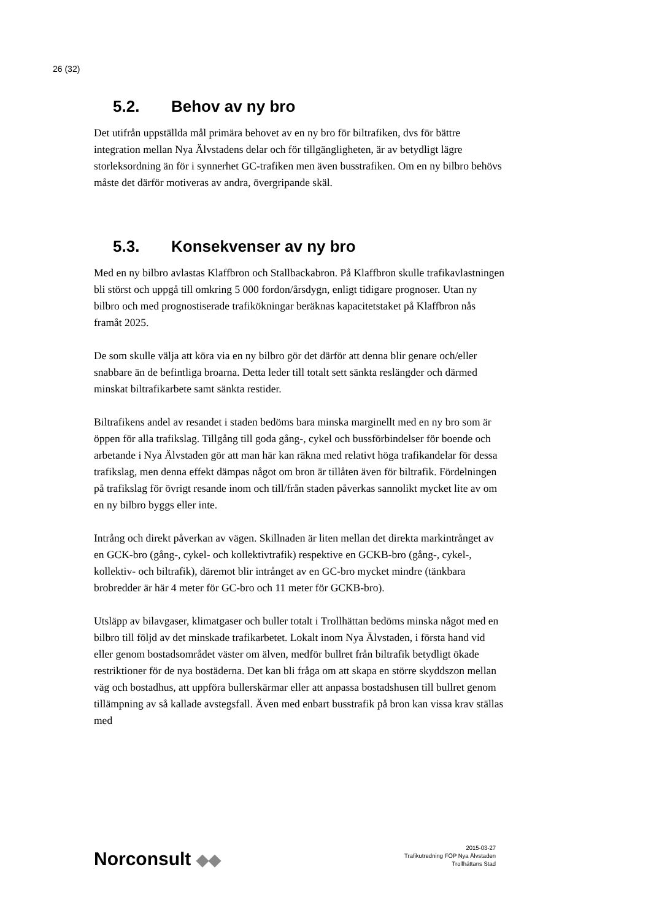26 (32)
5.2. Behov av ny bro
Det utifrån uppställda mål primära behovet av en ny bro för biltrafiken, dvs för bättre integration mellan Nya Älvstadens delar och för tillgängligheten, är av betydligt lägre storleksordning än för i synnerhet GC-trafiken men även busstrafiken. Om en ny bilbro behövs måste det därför motiveras av andra, övergripande skäl.
5.3. Konsekvenser av ny bro
Med en ny bilbro avlastas Klaffbron och Stallbackabron. På Klaffbron skulle trafikavlastningen bli störst och uppgå till omkring 5 000 fordon/årsdygn, enligt tidigare prognoser. Utan ny bilbro och med prognostiserade trafikökningar beräknas kapacitetstaket på Klaffbron nås framåt 2025.
De som skulle välja att köra via en ny bilbro gör det därför att denna blir genare och/eller snabbare än de befintliga broarna. Detta leder till totalt sett sänkta reslängder och därmed minskat biltrafikarbete samt sänkta restider.
Biltrafikens andel av resandet i staden bedöms bara minska marginellt med en ny bro som är öppen för alla trafikslag. Tillgång till goda gång-, cykel och bussförbindelser för boende och arbetande i Nya Älvstaden gör att man här kan räkna med relativt höga trafikandelar för dessa trafikslag, men denna effekt dämpas något om bron är tillåten även för biltrafik. Fördelningen på trafikslag för övrigt resande inom och till/från staden påverkas sannolikt mycket lite av om en ny bilbro byggs eller inte.
Intrång och direkt påverkan av vägen. Skillnaden är liten mellan det direkta markintrånget av en GCK-bro (gång-, cykel- och kollektivtrafik) respektive en GCKB-bro (gång-, cykel-, kollektiv- och biltrafik), däremot blir intrånget av en GC-bro mycket mindre (tänkbara brobredder är här 4 meter för GC-bro och 11 meter för GCKB-bro).
Utsläpp av bilavgaser, klimatgaser och buller totalt i Trollhättan bedöms minska något med en bilbro till följd av det minskade trafikarbetet. Lokalt inom Nya Älvstaden, i första hand vid eller genom bostadsområdet väster om älven, medför bullret från biltrafik betydligt ökade restriktioner för de nya bostäderna. Det kan bli fråga om att skapa en större skyddszon mellan väg och bostadhus, att uppföra bullerskärmar eller att anpassa bostadshusen till bullret genom tillämpning av så kallade avstegsfall. Även med enbart busstrafik på bron kan vissa krav ställas med
Norconsult ◆◆
2015-03-27
Trafikutredning FÖP Nya Älvstaden
Trollhättans Stad